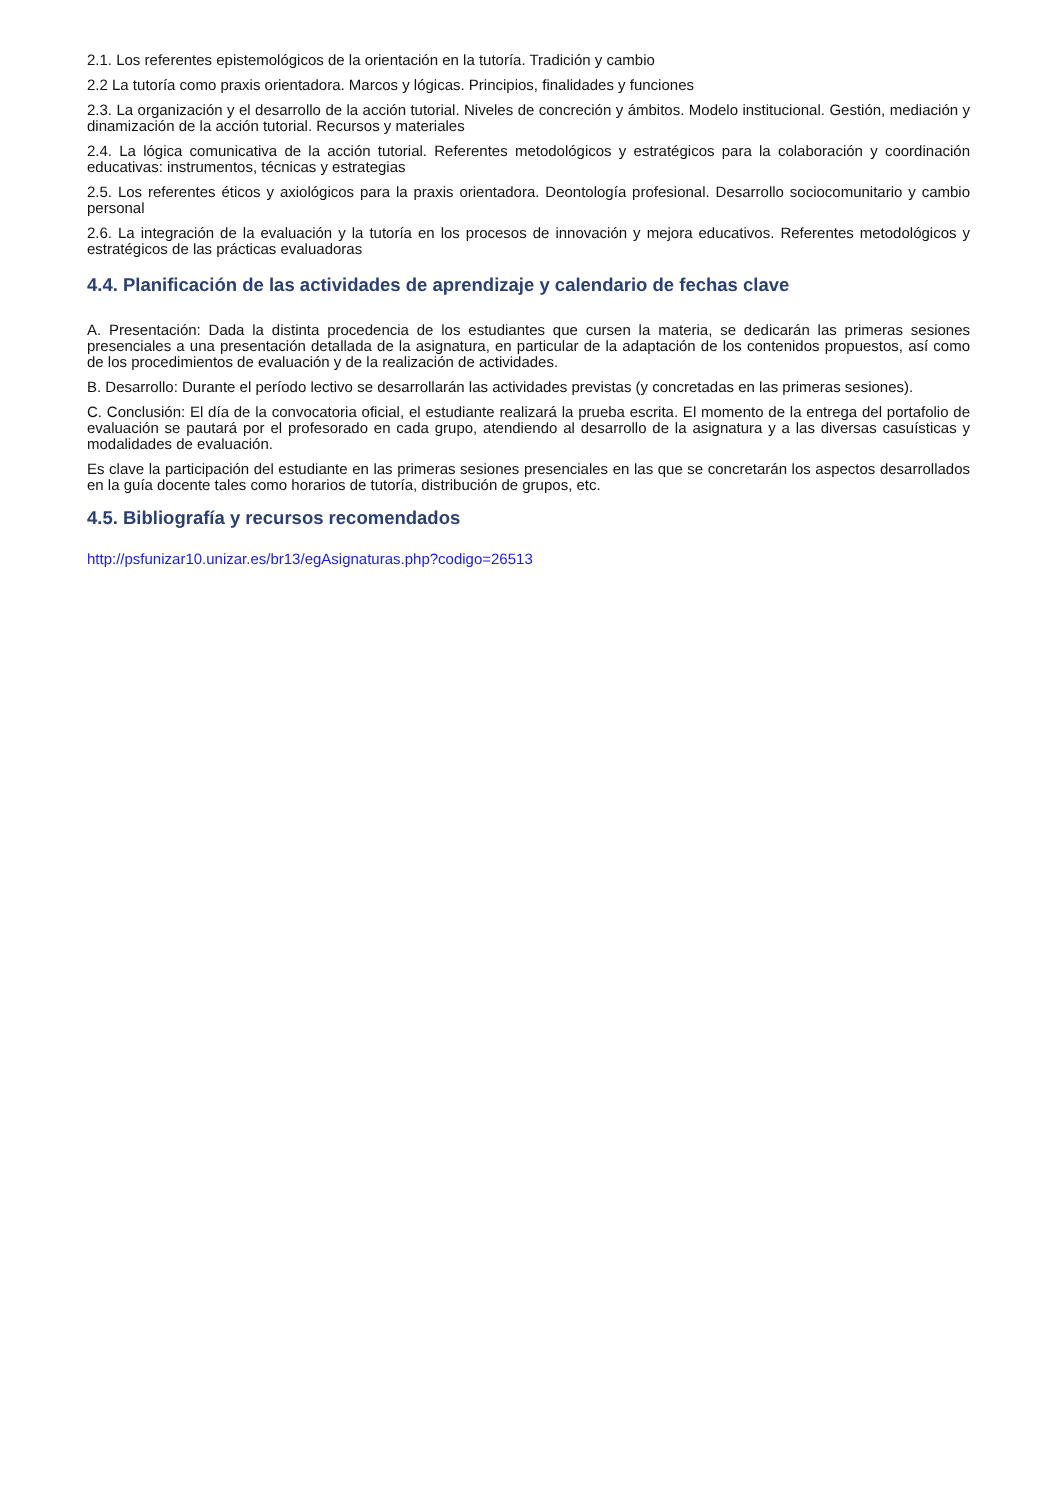2.1. Los referentes epistemológicos de la orientación en la tutoría. Tradición y cambio
2.2 La tutoría como praxis orientadora. Marcos y lógicas. Principios, finalidades y funciones
2.3. La organización y el desarrollo de la acción tutorial. Niveles de concreción y ámbitos. Modelo institucional. Gestión, mediación y dinamización de la acción tutorial. Recursos y materiales
2.4. La lógica comunicativa de la acción tutorial. Referentes metodológicos y estratégicos para la colaboración y coordinación educativas: instrumentos, técnicas y estrategias
2.5. Los referentes éticos y axiológicos para la praxis orientadora. Deontología profesional. Desarrollo sociocomunitario y cambio personal
2.6. La integración de la evaluación y la tutoría en los procesos de innovación y mejora educativos. Referentes metodológicos y estratégicos de las prácticas evaluadoras
4.4. Planificación de las actividades de aprendizaje y calendario de fechas clave
A. Presentación: Dada la distinta procedencia de los estudiantes que cursen la materia, se dedicarán las primeras sesiones presenciales a una presentación detallada de la asignatura, en particular de la adaptación de los contenidos propuestos, así como de los procedimientos de evaluación y de la realización de actividades.
B. Desarrollo: Durante el período lectivo se desarrollarán las actividades previstas (y concretadas en las primeras sesiones).
C. Conclusión: El día de la convocatoria oficial, el estudiante realizará la prueba escrita. El momento de la entrega del portafolio de evaluación se pautará por el profesorado en cada grupo, atendiendo al desarrollo de la asignatura y a las diversas casuísticas y modalidades de evaluación.
Es clave la participación del estudiante en las primeras sesiones presenciales en las que se concretarán los aspectos desarrollados en la guía docente tales como horarios de tutoría, distribución de grupos, etc.
4.5. Bibliografía y recursos recomendados
http://psfunizar10.unizar.es/br13/egAsignaturas.php?codigo=26513